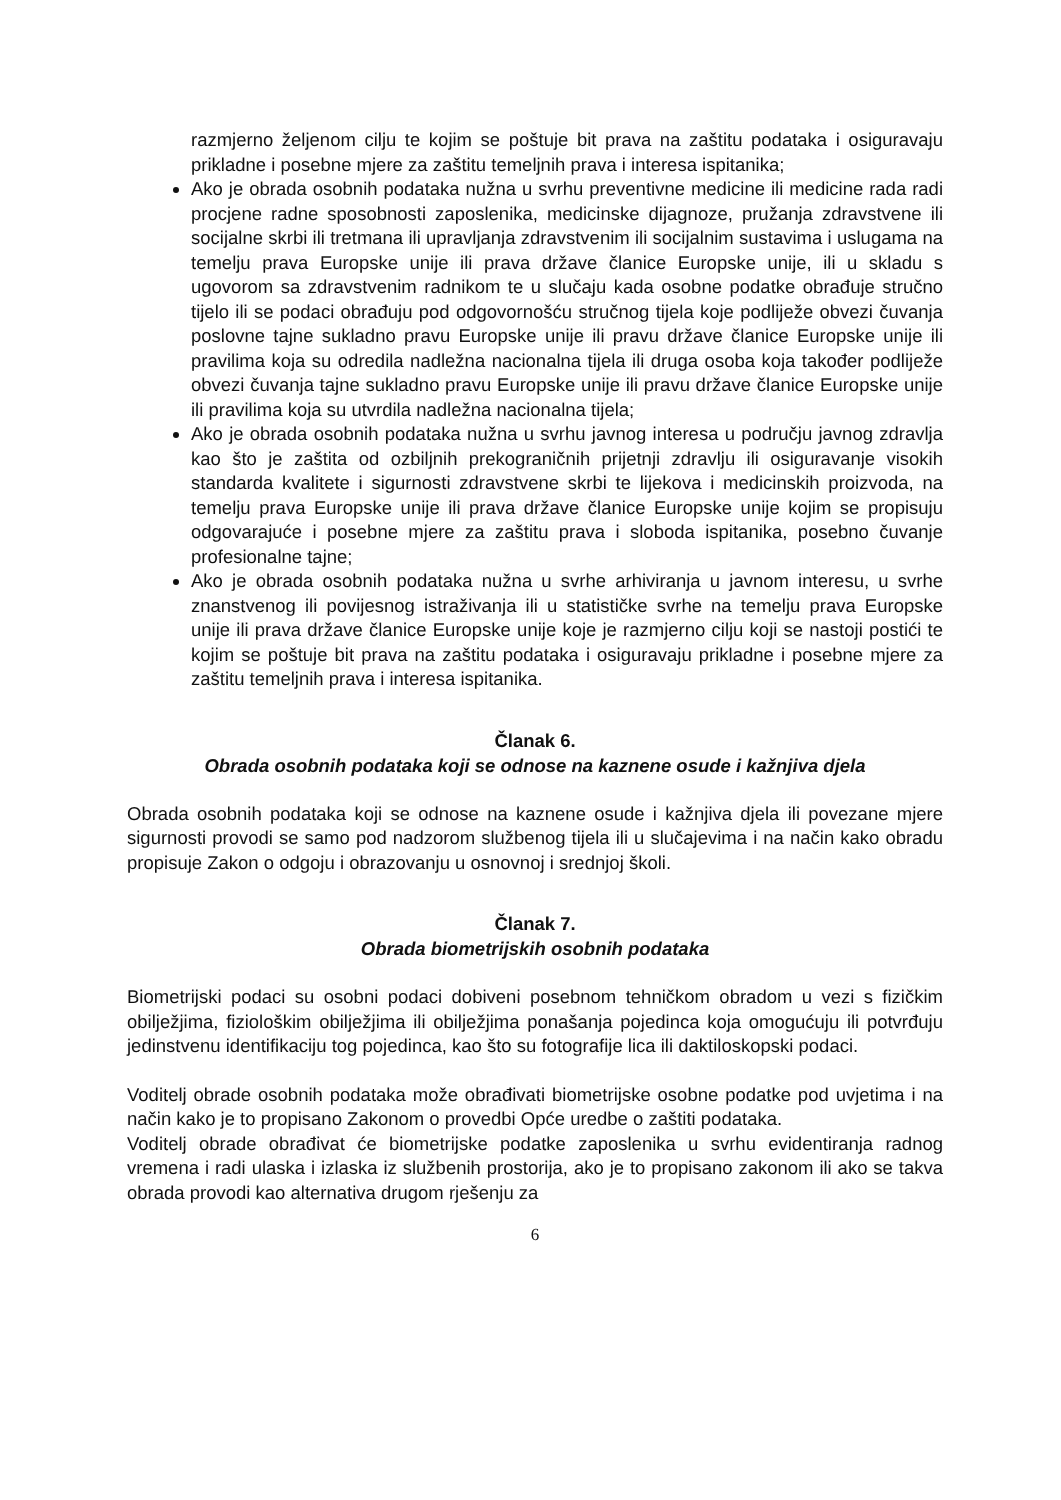razmjerno željenom cilju te kojim se poštuje bit prava na zaštitu podataka i osiguravaju prikladne i posebne mjere za zaštitu temeljnih prava i interesa ispitanika;
Ako je obrada osobnih podataka nužna u svrhu preventivne medicine ili medicine rada radi procjene radne sposobnosti zaposlenika, medicinske dijagnoze, pružanja zdravstvene ili socijalne skrbi ili tretmana ili upravljanja zdravstvenim ili socijalnim sustavima i uslugama na temelju prava Europske unije ili prava države članice Europske unije, ili u skladu s ugovorom sa zdravstvenim radnikom te u slučaju kada osobne podatke obrađuje stručno tijelo ili se podaci obrađuju pod odgovornošću stručnog tijela koje podliježe obvezi čuvanja poslovne tajne sukladno pravu Europske unije ili pravu države članice Europske unije ili pravilima koja su odredila nadležna nacionalna tijela ili druga osoba koja također podliježe obvezi čuvanja tajne sukladno pravu Europske unije ili pravu države članice Europske unije ili pravilima koja su utvrdila nadležna nacionalna tijela;
Ako je obrada osobnih podataka nužna u svrhu javnog interesa u području javnog zdravlja kao što je zaštita od ozbiljnih prekograničnih prijetnji zdravlju ili osiguravanje visokih standarda kvalitete i sigurnosti zdravstvene skrbi te lijekova i medicinskih proizvoda, na temelju prava Europske unije ili prava države članice Europske unije kojim se propisuju odgovarajuće i posebne mjere za zaštitu prava i sloboda ispitanika, posebno čuvanje profesionalne tajne;
Ako je obrada osobnih podataka nužna u svrhe arhiviranja u javnom interesu, u svrhe znanstvenog ili povijesnog istraživanja ili u statističke svrhe na temelju prava Europske unije ili prava države članice Europske unije koje je razmjerno cilju koji se nastoji postići te kojim se poštuje bit prava na zaštitu podataka i osiguravaju prikladne i posebne mjere za zaštitu temeljnih prava i interesa ispitanika.
Članak 6.
Obrada osobnih podataka koji se odnose na kaznene osude i kažnjiva djela
Obrada osobnih podataka koji se odnose na kaznene osude i kažnjiva djela ili povezane mjere sigurnosti provodi se samo pod nadzorom službenog tijela ili u slučajevima i na način kako obradu propisuje Zakon o odgoju i obrazovanju u osnovnoj i srednjoj školi.
Članak 7.
Obrada biometrijskih osobnih podataka
Biometrijski podaci su osobni podaci dobiveni posebnom tehničkom obradom u vezi s fizičkim obilježjima, fiziološkim obilježjima ili obilježjima ponašanja pojedinca koja omogućuju ili potvrđuju jedinstvenu identifikaciju tog pojedinca, kao što su fotografije lica ili daktiloskopski podaci.
Voditelj obrade osobnih podataka može obrađivati biometrijske osobne podatke pod uvjetima i na način kako je to propisano Zakonom o provedbi Opće uredbe o zaštiti podataka.
Voditelj obrade obrađivat će biometrijske podatke zaposlenika u svrhu evidentiranja radnog vremena i radi ulaska i izlaska iz službenih prostorija, ako je to propisano zakonom ili ako se takva obrada provodi kao alternativa drugom rješenju za
6